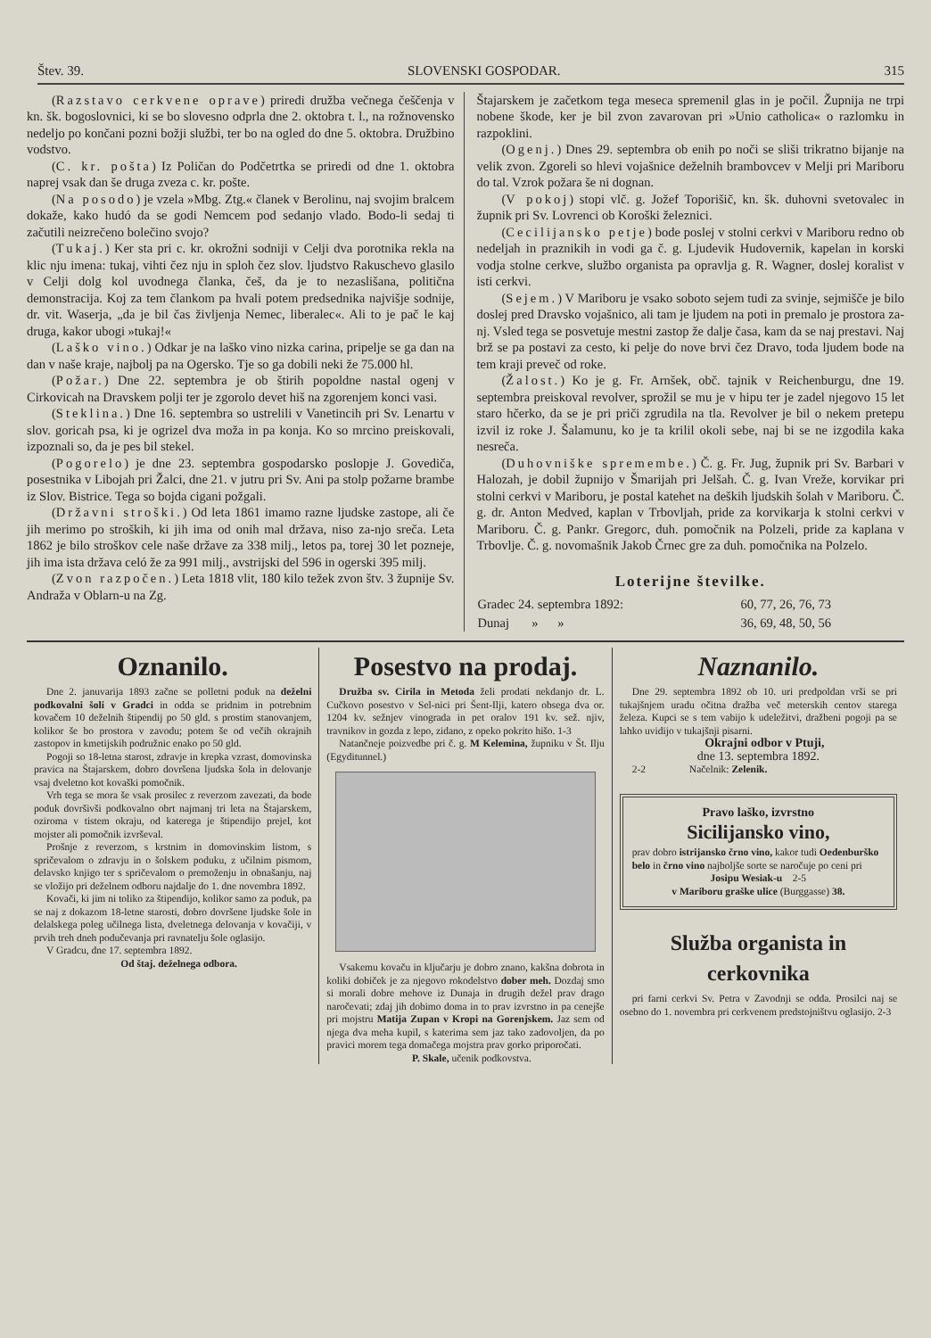Štev. 39. SLOVENSKI GOSPODAR. 315
(Razstavo cerkvene oprave) priredi družba večnega češčenja v kn. šk. bogoslovnici, ki se bo slovesno odprla dne 2. oktobra t. l., na rožnovensko nedeljo po končani pozni božji službi, ter bo na ogled do dne 5. oktobra. Družbino vodstvo.
(C. kr. pošta) Iz Poličan do Podčetrtka se priredi od dne 1. oktobra naprej vsak dan še druga zveza c. kr. pošte.
(Na posodo) je vzela »Mbg. Ztg.« članek v Berolinu, naj svojim bralcem dokaže, kako hudó da se godi Nemcem pod sedanjo vlado. Bodo-li sedaj ti začutili neizrečeno bolečino svojo?
(Tukaj.) Ker sta pri c. kr. okrožni sodniji v Celji dva porotnika rekla na klic nju imena: tukaj, vihti čez nju in sploh čez slov. ljudstvo Rakuschevo glasilo v Celji dolg kol uvodnega članka, češ, da je to nezaslišana, politična demonstracija. Koj za tem članko​m pa hvali potem predsednika najvišje sodnije, dr. vit. Waserja, „da je bil čas življenja Nemec, liberalec«. Ali to je pač le kaj druga, kakor ubogi »tukaj!«
(Laško vino.) Odkar je na laško vino nizka carina, pripelje se ga dan na dan v naše kraje, najbolj pa na Ogersko. Tje so ga dobili neki že 75.000 hl.
(Požar.) Dne 22. septembra je ob štirih popoldne nastal ogenj v Cirkovicah na Dravskem polji ter je zgorolo devet hiš na zgorenjem konci vasi.
(Steklina.) Dne 16. septembra so ustrelili v Vanetincih pri Sv. Lenartu v slov. goricah psa, ki je ogrizel dva moža in pa konja. Ko so mrcino preiskovali, izpoznali so, da je pes bil stekel.
(Pogorelo) je dne 23. septembra gospodarsko poslopje J. Govediča, posestnika v Libojah pri Žalci, dne 21. v jutru pri Sv. Ani pa stolp požarne brambe iz Slov. Bistrice. Tega so bojda cigani požgali.
(Državni stroški.) Od leta 1861 imamo razne ljudske zastope, ali če jih merimo po stroških, ki jih ima od onih mal država, niso za-njo sreča. Leta 1862 je bilo stroškov cele naše države za 338 milj., letos pa, torej 30 let pozneje, jih ima ista država celó že za 991 milj., avstrijski del 596 in ogerski 395 milj.
(Zvon razpočen.) Leta 1818 vlit, 180 kilo težek zvon štv. 3 župnije Sv. Andraža v Oblarn-u na Zg.
Štajarskem je začetkom tega meseca spremenil glas in je počil. Župnija ne trpi nobene škode, ker je bil zvon zavarovan pri »Unio catholica« o razlomku in razpoklini.
(Ogenj.) Dnes 29. septembra ob enih po noči se sliši trikratno bijanje na velik zvon. Zgoreli so hlevi vojašnice deželnih brambovcev v Melji pri Mariboru do tal. Vzrok požara še ni dognan.
(V pokoj) stopi vlč. g. Jožef Toporišič, kn. šk. duhovni svetovalec in župnik pri Sv. Lovrenci ob Koroški železnici.
(Cecilijansko petje) bode poslej v stolni cerkvi v Mariboru redno ob nedeljah in praznikih in vodi ga č. g. Ljudevik Hudovernik, kapelan in korski vodja stolne cerkve, službo organista pa opravlja g. R. Wagner, doslej koralist v isti cerkvi.
(Sejem.) V Mariboru je vsako soboto sejem tudi za svinje, sejmišče je bilo doslej pred Dravsko vojašnico, ali tam je ljudem na poti in premalo je prostora za-nj. Vsled tega se posvetuje mestni zastop že dalje časa, kam da se naj prestavi. Naj brž se pa postavi za cesto, ki pelje do nove brvi čez Dravo, toda ljudem bode na tem kraji preveč od roke.
(Žalost.) Ko je g. Fr. Arnšek, obč. tajnik v Reichenburgu, dne 19. septembra preiskoval revolver, sprožil se mu je v hipu ter je zadel njegovo 15 let staro hčerko, da se je pri priči zgrudila na tla. Revolver je bil o nekem pretepu izvil iz roke J. Šalamunu, ko je ta krilil okoli sebe, naj bi se ne izgodila kaka nesreča.
(Duhovniške spremembe.) Č. g. Fr. Jug, župnik pri Sv. Barbari v Halozah, je dobil župnijo v Šmarijah pri Jelšah. Č. g. Ivan Vreže, korvikar pri stolni cerkvi v Mariboru, je postal katehet na deških ljudskih šolah v Mariboru. Č. g. dr. Anton Medved, kaplan v Trbovljah, pride za korvikarja k stolni cerkvi v Mariboru. Č. g. Pankr. Gregorc, duh. pomočnik na Polzeli, pride za kaplana v Trbovlje. Č. g. novomašnik Jakob Črnec gre za duh. pomočnika na Polzelo.
Loterijne številke.
| Gradec 24. septembra 1892: | 60, 77, 26, 76, 73 |
| Dunaj » » | 36, 69, 48, 50, 56 |
Oznanilo.
Dne 2. januvarija 1893 začne se polletni poduk na deželni podkovalni šoli v Gradci in odda se pridnim in potrebnim kovačem 10 deželnih štipendij po 50 gld. s prostim stanovanjem, kolikor še bo prostora v zavodu; potem še od večih okrajnih zastopov in kmetijskih podružnic enako po 50 gld.
Pogoji so 18-letna starost, zdravje in krepka vzrast, domovinska pravica na Štajarskem, dobro dovršena ljudska šola in delovanje vsaj dveletno kot kovaški pomočnik.
Vrh tega se mora še vsak prosilec z reverzom zavezati, da bode poduk dovršivši podkovalno obrt najmanj tri leta na Štajarskem, oziroma v tistem okraju, od katerega je štipendijo prejel, kot mojster ali pomočnik izvrševal.
Prošnje z reverzom, s krstnim in domovinskim listom, s spričevalom o zdravju in o šolskem poduku, z učilnim pismom, delavsko knjigo ter s spričevalom o premoženju in obnašanju, naj se vložijo pri deželnem odboru najdalje do 1. dne novembra 1892.
Kovači, ki jim ni toliko za štipendijo, kolikor samo za poduk, pa se naj z dokazom 18-letne starosti, dobro dovršene ljudske šole in delalskega poleg učilnega lista, dveletnega delovanja v kovačiji, v prvih treh dneh podučevanja pri ravnatelju šole oglasijo.
V Gradcu, dne 17. septembra 1892.
Od štaj. deželnega odbora.
Posestvo na prodaj.
Družba sv. Cirila in Metoda želi prodati nekdanjo dr. L. Cučkovo posestvo v Sel-nici pri Šent-Ilji, katero obsega dva or. 1204 kv. sežnjev vinograda in pet oralov 191 kv. sež. njiv, travnikov in gozda z lepo, zidano, z opeko pokrito hišo. 1-3
Natančneje poizvedbe pri č. g. M Kelemina, župniku v Št. Ilju (Egydi­tunnel.)
Vsakemu kovaču in ključarju je dobro znano, kakšna dobrota in koliki dobiček je za njegovo rokodelstvo dober meh. Dozdaj smo si morali dobre mehove iz Dunaja in drugih dežel prav drago naročevati; zdaj jih dobimo doma in to prav izvrstno in pa cenejše pri mojstru Matija Zupan v Kropi na Gorenjskem. Jaz sem od njega dva meha kupil, s katerima sem jaz tako zadovoljen, da po pravici morem tega domačega mojstra prav gorko priporočati.
P. Skale, učenik podkovstva.
Naznanilo.
Dne 29. septembra 1892 ob 10. uri predpoldan vrši se pri tukajšnjem uradu očitna dražba več meterskih centov starega železa. Kupci se s tem vabijo k udeležitvi, dražbeni pogoji pa se lahko uvidijo v tukajšnji pisarni.
Okrajni odbor v Ptuji,
dne 13. septembra 1892.
2-2 Načelnik: Zelenik.
Pravo laško, izvrstno
Sicilijansko vino,
prav dobro istrijansko črno vino, kakor tudi Oedenburško belo in črno vino najboljše sorte se naročuje po ceni pri
Josipu Wesiak-u 2-5
v Mariboru graške ulice (Burggasse) 38.
Služba organista in cerkovnika
pri farni cerkvi Sv. Petra v Zavodnji se odda. Prosilci naj se osebno do 1. novembra pri cerkvenem predstojništvu oglasijo. 2-3